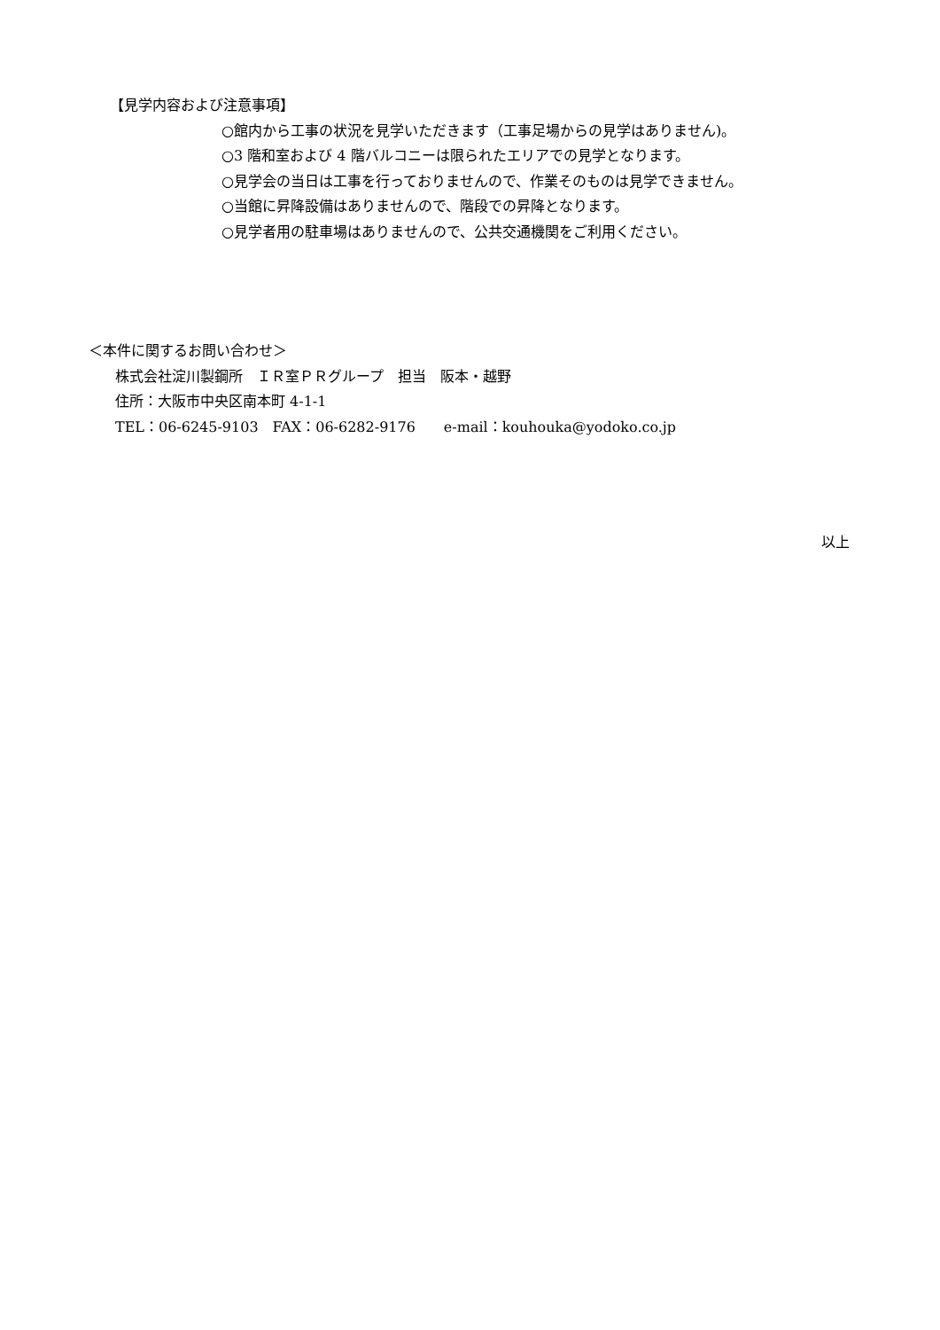【見学内容および注意事項】
○館内から工事の状況を見学いただきます（工事足場からの見学はありません)。
○3 階和室および 4 階バルコニーは限られたエリアでの見学となります。
○見学会の当日は工事を行っておりませんので、作業そのものは見学できません。
○当館に昇降設備はありませんので、階段での昇降となります。
○見学者用の駐車場はありませんので、公共交通機関をご利用ください。
＜本件に関するお問い合わせ＞
株式会社淀川製鋼所　ＩＲ室ＰＲグループ　担当　阪本・越野
住所：大阪市中央区南本町 4-1-1
TEL：06-6245-9103　FAX：06-6282-9176　　e-mail：kouhouka@yodoko.co.jp
以上